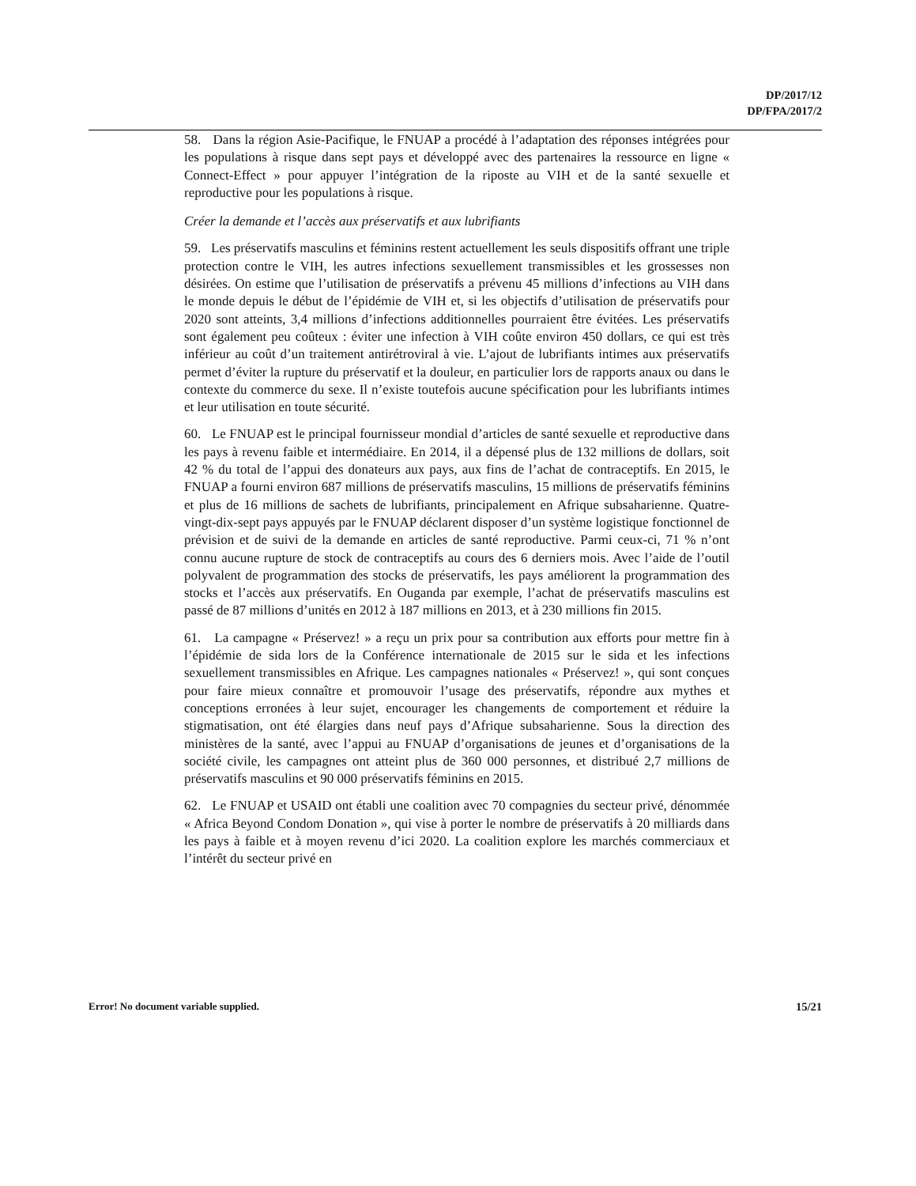DP/2017/12
DP/FPA/2017/2
58. Dans la région Asie-Pacifique, le FNUAP a procédé à l’adaptation des réponses intégrées pour les populations à risque dans sept pays et développé avec des partenaires la ressource en ligne « Connect-Effect » pour appuyer l’intégration de la riposte au VIH et de la santé sexuelle et reproductive pour les populations à risque.
Créer la demande et l’accès aux préservatifs et aux lubrifiants
59. Les préservatifs masculins et féminins restent actuellement les seuls dispositifs offrant une triple protection contre le VIH, les autres infections sexuellement transmissibles et les grossesses non désirées. On estime que l’utilisation de préservatifs a prévenu 45 millions d’infections au VIH dans le monde depuis le début de l’épidémie de VIH et, si les objectifs d’utilisation de préservatifs pour 2020 sont atteints, 3,4 millions d’infections additionnelles pourraient être évitées. Les préservatifs sont également peu coûteux : éviter une infection à VIH coûte environ 450 dollars, ce qui est très inférieur au coût d’un traitement antirétroviral à vie. L’ajout de lubrifiants intimes aux préservatifs permet d’éviter la rupture du préservatif et la douleur, en particulier lors de rapports anaux ou dans le contexte du commerce du sexe. Il n’existe toutefois aucune spécification pour les lubrifiants intimes et leur utilisation en toute sécurité.
60. Le FNUAP est le principal fournisseur mondial d’articles de santé sexuelle et reproductive dans les pays à revenu faible et intermédiaire. En 2014, il a dépensé plus de 132 millions de dollars, soit 42 % du total de l’appui des donateurs aux pays, aux fins de l’achat de contraceptifs. En 2015, le FNUAP a fourni environ 687 millions de préservatifs masculins, 15 millions de préservatifs féminins et plus de 16 millions de sachets de lubrifiants, principalement en Afrique subsaharienne. Quatre-vingt-dix-sept pays appuyés par le FNUAP déclarent disposer d’un système logistique fonctionnel de prévision et de suivi de la demande en articles de santé reproductive. Parmi ceux-ci, 71 % n’ont connu aucune rupture de stock de contraceptifs au cours des 6 derniers mois. Avec l’aide de l’outil polyvalent de programmation des stocks de préservatifs, les pays améliorent la programmation des stocks et l’accès aux préservatifs. En Ouganda par exemple, l’achat de préservatifs masculins est passé de 87 millions d’unités en 2012 à 187 millions en 2013, et à 230 millions fin 2015.
61. La campagne « Préservez! » a reçu un prix pour sa contribution aux efforts pour mettre fin à l’épidémie de sida lors de la Conférence internationale de 2015 sur le sida et les infections sexuellement transmissibles en Afrique. Les campagnes nationales « Préservez! », qui sont conçues pour faire mieux connaître et promouvoir l’usage des préservatifs, répondre aux mythes et conceptions erronées à leur sujet, encourager les changements de comportement et réduire la stigmatisation, ont été élargies dans neuf pays d’Afrique subsaharienne. Sous la direction des ministères de la santé, avec l’appui au FNUAP d’organisations de jeunes et d’organisations de la société civile, les campagnes ont atteint plus de 360 000 personnes, et distribué 2,7 millions de préservatifs masculins et 90 000 préservatifs féminins en 2015.
62. Le FNUAP et USAID ont établi une coalition avec 70 compagnies du secteur privé, dénommée « Africa Beyond Condom Donation », qui vise à porter le nombre de préservatifs à 20 milliards dans les pays à faible et à moyen revenu d’ici 2020. La coalition explore les marchés commerciaux et l’intérêt du secteur privé en
Error! No document variable supplied. 15/21